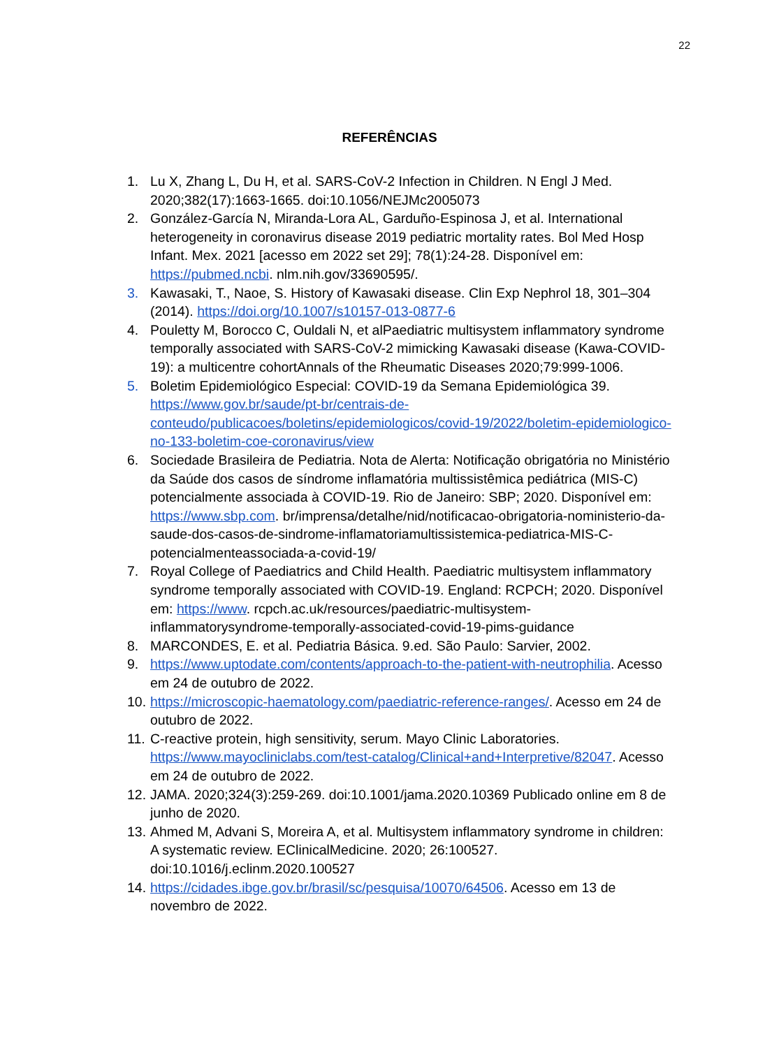22
REFERÊNCIAS
1. Lu X, Zhang L, Du H, et al. SARS-CoV-2 Infection in Children. N Engl J Med. 2020;382(17):1663-1665. doi:10.1056/NEJMc2005073
2. González-García N, Miranda-Lora AL, Garduño-Espinosa J, et al. International heterogeneity in coronavirus disease 2019 pediatric mortality rates. Bol Med Hosp Infant. Mex. 2021 [acesso em 2022 set 29]; 78(1):24-28. Disponível em: https://pubmed.ncbi. nlm.nih.gov/33690595/.
3. Kawasaki, T., Naoe, S. History of Kawasaki disease. Clin Exp Nephrol 18, 301–304 (2014). https://doi.org/10.1007/s10157-013-0877-6
4. Pouletty M, Borocco C, Ouldali N, et alPaediatric multisystem inflammatory syndrome temporally associated with SARS-CoV-2 mimicking Kawasaki disease (Kawa-COVID-19): a multicentre cohortAnnals of the Rheumatic Diseases 2020;79:999-1006.
5. Boletim Epidemiológico Especial: COVID-19 da Semana Epidemiológica 39. https://www.gov.br/saude/pt-br/centrais-de-conteudo/publicacoes/boletins/epidemiologicos/covid-19/2022/boletim-epidemiologico-no-133-boletim-coe-coronavirus/view
6. Sociedade Brasileira de Pediatria. Nota de Alerta: Notificação obrigatória no Ministério da Saúde dos casos de síndrome inflamatória multissistêmica pediátrica (MIS-C) potencialmente associada à COVID-19. Rio de Janeiro: SBP; 2020. Disponível em: https://www.sbp.com. br/imprensa/detalhe/nid/notificacao-obrigatoria-noministerio-da-saude-dos-casos-de-sindrome-inflamatoriamultissistemica-pediatrica-MIS-C-potencialmenteassociada-a-covid-19/
7. Royal College of Paediatrics and Child Health. Paediatric multisystem inflammatory syndrome temporally associated with COVID-19. England: RCPCH; 2020. Disponível em: https://www. rcpch.ac.uk/resources/paediatric-multisystem-inflammatorysyndrome-temporally-associated-covid-19-pims-guidance
8. MARCONDES, E. et al. Pediatria Básica. 9.ed. São Paulo: Sarvier, 2002.
9. https://www.uptodate.com/contents/approach-to-the-patient-with-neutrophilia. Acesso em 24 de outubro de 2022.
10. https://microscopic-haematology.com/paediatric-reference-ranges/. Acesso em 24 de outubro de 2022.
11. C-reactive protein, high sensitivity, serum. Mayo Clinic Laboratories. https://www.mayocliniclabs.com/test-catalog/Clinical+and+Interpretive/82047. Acesso em 24 de outubro de 2022.
12. JAMA. 2020;324(3):259-269. doi:10.1001/jama.2020.10369 Publicado online em 8 de junho de 2020.
13. Ahmed M, Advani S, Moreira A, et al. Multisystem inflammatory syndrome in children: A systematic review. EClinicalMedicine. 2020; 26:100527. doi:10.1016/j.eclinm.2020.100527
14. https://cidades.ibge.gov.br/brasil/sc/pesquisa/10070/64506. Acesso em 13 de novembro de 2022.